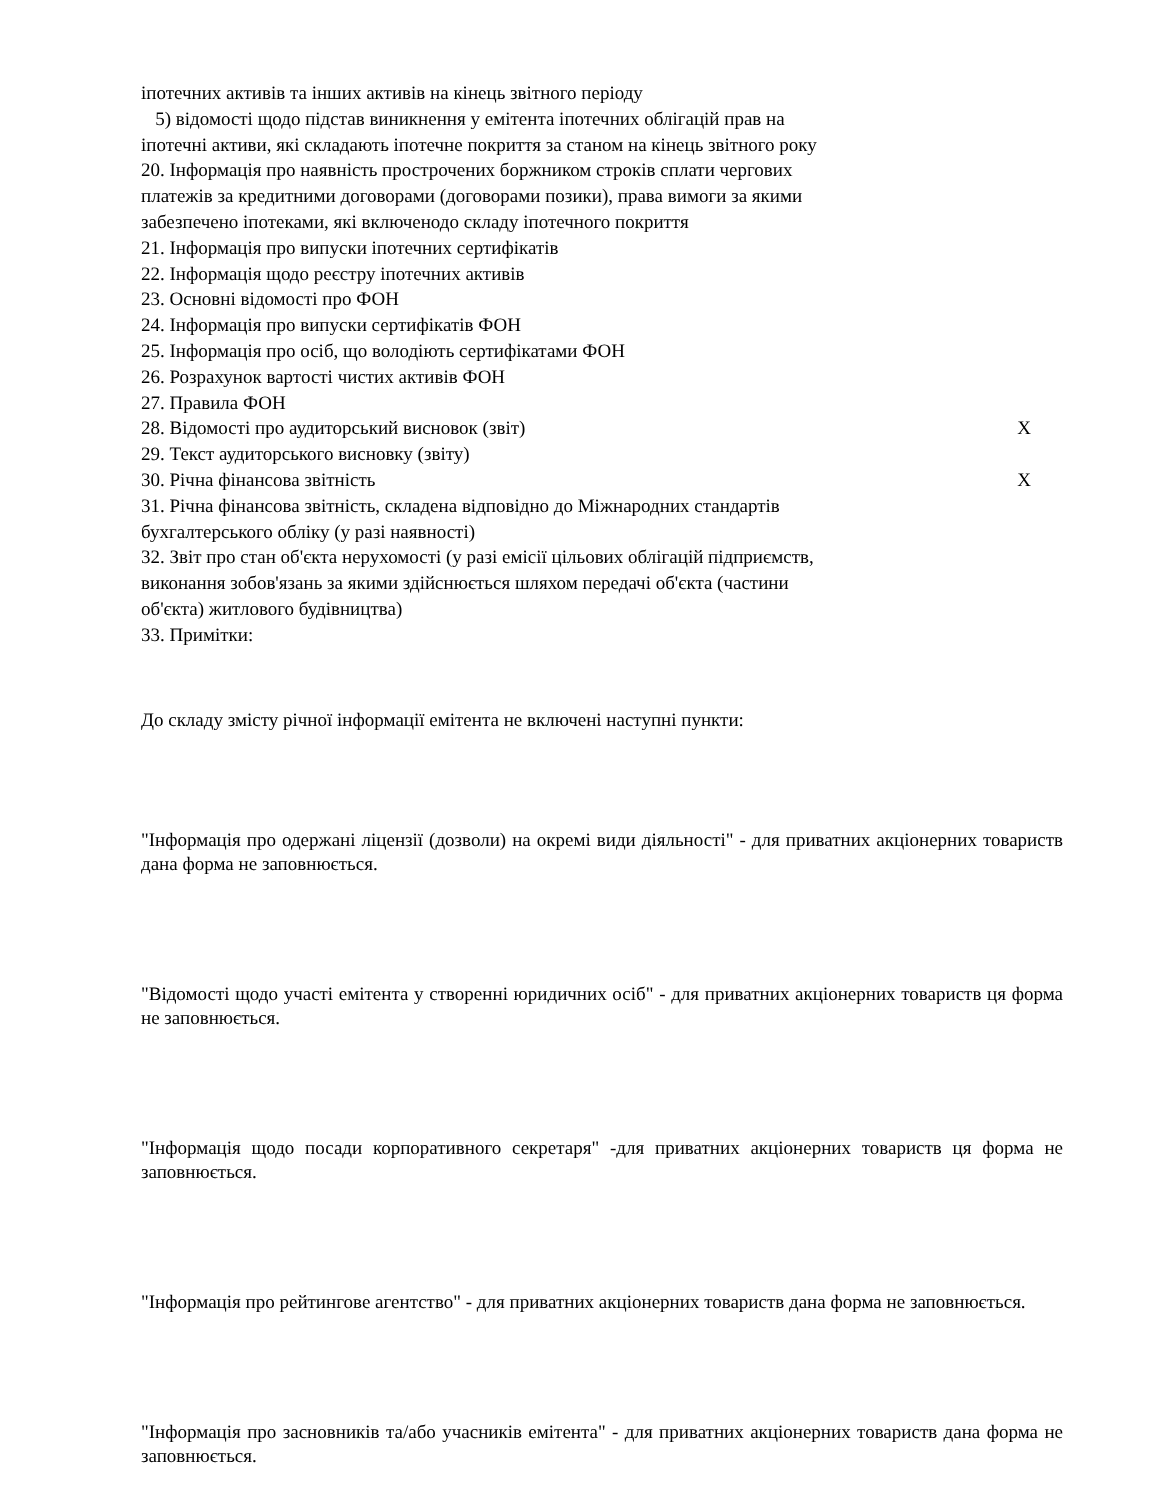іпотечних активів та інших активів на кінець звітного періоду
5) відомості щодо підстав виникнення у емітента іпотечних облігацій прав на
іпотечні активи, які складають іпотечне покриття за станом на кінець звітного року
20. Інформація про наявність прострочених боржником строків сплати чергових
платежів за кредитними договорами (договорами позики), права вимоги за якими
забезпечено іпотеками, які включенодо складу іпотечного покриття
21. Інформація про випуски іпотечних сертифікатів
22. Інформація щодо реєстру іпотечних активів
23. Основні відомості про ФОН
24. Інформація про випуски сертифікатів ФОН
25. Інформація про осіб, що володіють сертифікатами ФОН
26. Розрахунок вартості чистих активів ФОН
27. Правила ФОН
28. Відомості про аудиторський висновок (звіт) X
29. Текст аудиторського висновку (звіту)
30. Річна фінансова звітність X
31. Річна фінансова звітність, складена відповідно до Міжнародних стандартів
бухгалтерського обліку (у разі наявності)
32. Звіт про стан об'єкта нерухомості (у разі емісії цільових облігацій підприємств,
виконання зобов'язань за якими здійснюється шляхом передачі об'єкта (частини
об'єкта) житлового будівництва)
33. Примітки:
До складу змісту річної інформації емітента не включені наступні пункти:
"Інформація про одержані ліцензії (дозволи) на окремі види діяльності" - для приватних акціонерних товариств дана форма не заповнюється.
"Відомості щодо участі емітента у створенні юридичних осіб" - для приватних акціонерних товариств ця форма не заповнюється.
"Інформація щодо посади корпоративного секретаря" -для приватних акціонерних товариств ця форма не заповнюється.
"Інформація про рейтингове агентство" - для приватних акціонерних товариств дана форма не заповнюється.
"Інформація про засновників та/або учасників емітента" - для приватних акціонерних товариств дана форма не заповнюється.